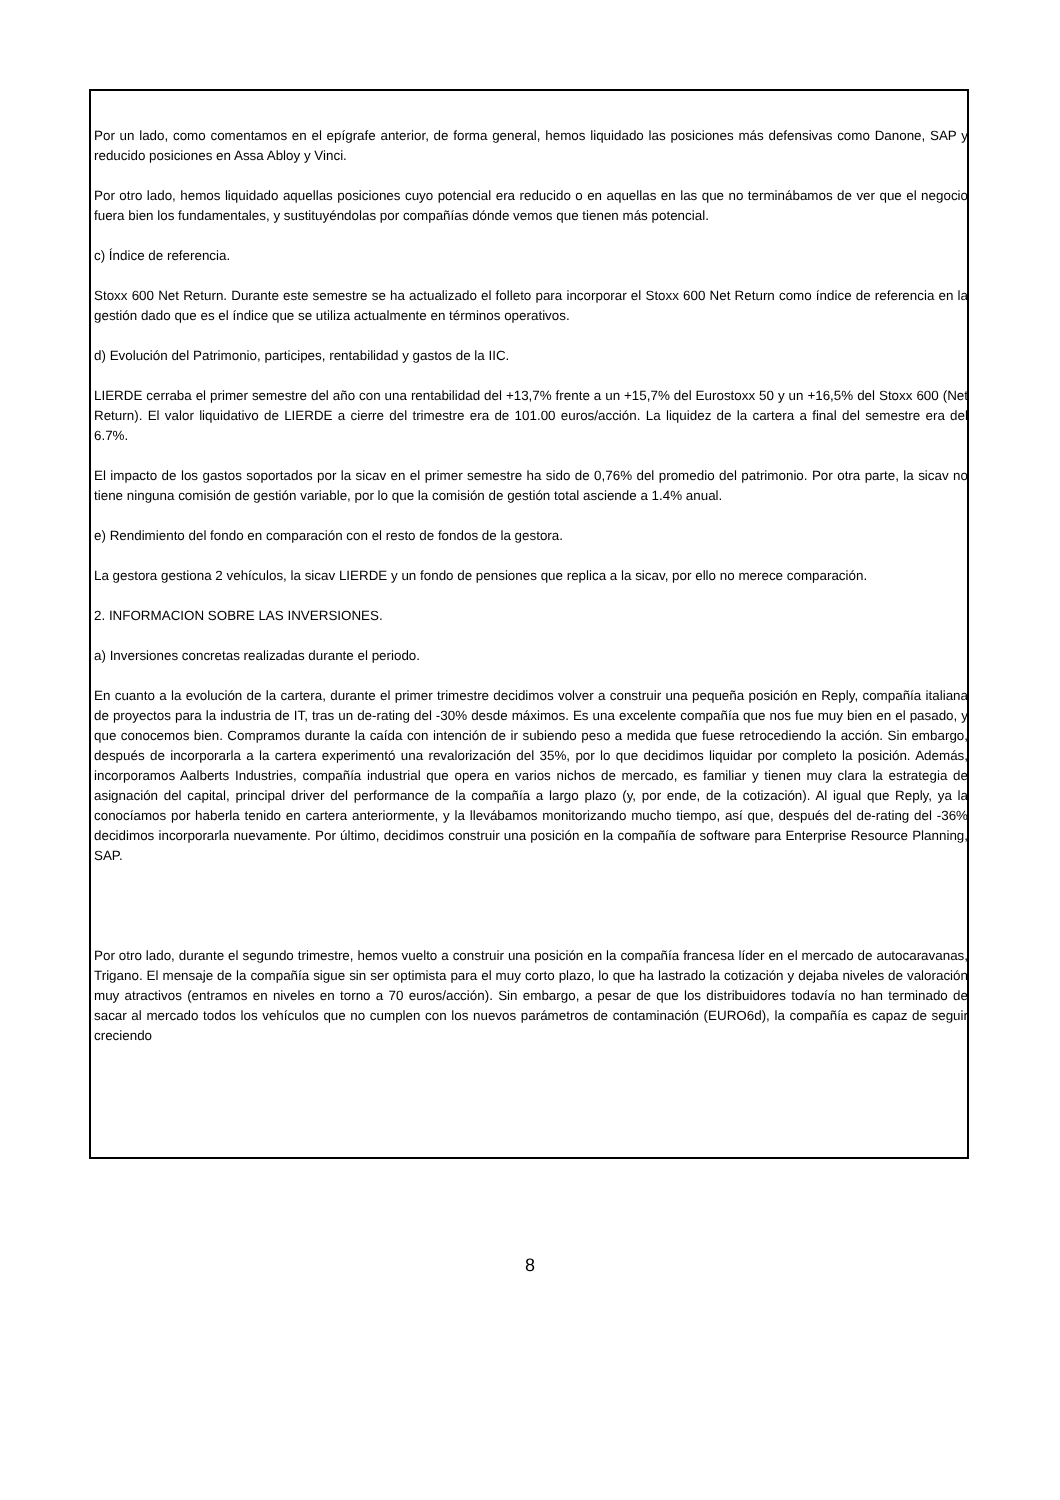Por un lado, como comentamos en el epígrafe anterior, de forma general, hemos liquidado las posiciones más defensivas como Danone, SAP y reducido posiciones en Assa Abloy y Vinci.
Por otro lado, hemos liquidado aquellas posiciones cuyo potencial era reducido o en aquellas en las que no terminábamos de ver que el negocio fuera bien los fundamentales, y sustituyéndolas por compañías dónde vemos que tienen más potencial.
c) Índice de referencia.
Stoxx 600 Net Return. Durante este semestre se ha actualizado el folleto para incorporar el Stoxx 600 Net Return como índice de referencia en la gestión dado que es el índice que se utiliza actualmente en términos operativos.
d) Evolución del Patrimonio, participes, rentabilidad y gastos de la IIC.
LIERDE cerraba el primer semestre del año con una rentabilidad del +13,7% frente a un +15,7% del Eurostoxx 50 y un +16,5% del Stoxx 600 (Net Return). El valor liquidativo de LIERDE a cierre del trimestre era de 101.00 euros/acción. La liquidez de la cartera a final del semestre era del 6.7%.
El impacto de los gastos soportados por la sicav en el primer semestre ha sido de 0,76% del promedio del patrimonio. Por otra parte, la sicav no tiene ninguna comisión de gestión variable, por lo que la comisión de gestión total asciende a 1.4% anual.
e) Rendimiento del fondo en comparación con el resto de fondos de la gestora.
La gestora gestiona 2 vehículos, la sicav LIERDE y un fondo de pensiones que replica a la sicav, por ello no merece comparación.
2. INFORMACION SOBRE LAS INVERSIONES.
a) Inversiones concretas realizadas durante el periodo.
En cuanto a la evolución de la cartera, durante el primer trimestre decidimos volver a construir una pequeña posición en Reply, compañía italiana de proyectos para la industria de IT, tras un de-rating del -30% desde máximos. Es una excelente compañía que nos fue muy bien en el pasado, y que conocemos bien. Compramos durante la caída con intención de ir subiendo peso a medida que fuese retrocediendo la acción. Sin embargo, después de incorporarla a la cartera experimentó una revalorización del 35%, por lo que decidimos liquidar por completo la posición. Además, incorporamos Aalberts Industries, compañía industrial que opera en varios nichos de mercado, es familiar y tienen muy clara la estrategia de asignación del capital, principal driver del performance de la compañía a largo plazo (y, por ende, de la cotización). Al igual que Reply, ya la conocíamos por haberla tenido en cartera anteriormente, y la llevábamos monitorizando mucho tiempo, así que, después del de-rating del -36% decidimos incorporarla nuevamente. Por último, decidimos construir una posición en la compañía de software para Enterprise Resource Planning, SAP.
Por otro lado, durante el segundo trimestre, hemos vuelto a construir una posición en la compañía francesa líder en el mercado de autocaravanas, Trigano. El mensaje de la compañía sigue sin ser optimista para el muy corto plazo, lo que ha lastrado la cotización y dejaba niveles de valoración muy atractivos (entramos en niveles en torno a 70 euros/acción). Sin embargo, a pesar de que los distribuidores todavía no han terminado de sacar al mercado todos los vehículos que no cumplen con los nuevos parámetros de contaminación (EURO6d), la compañía es capaz de seguir creciendo
8